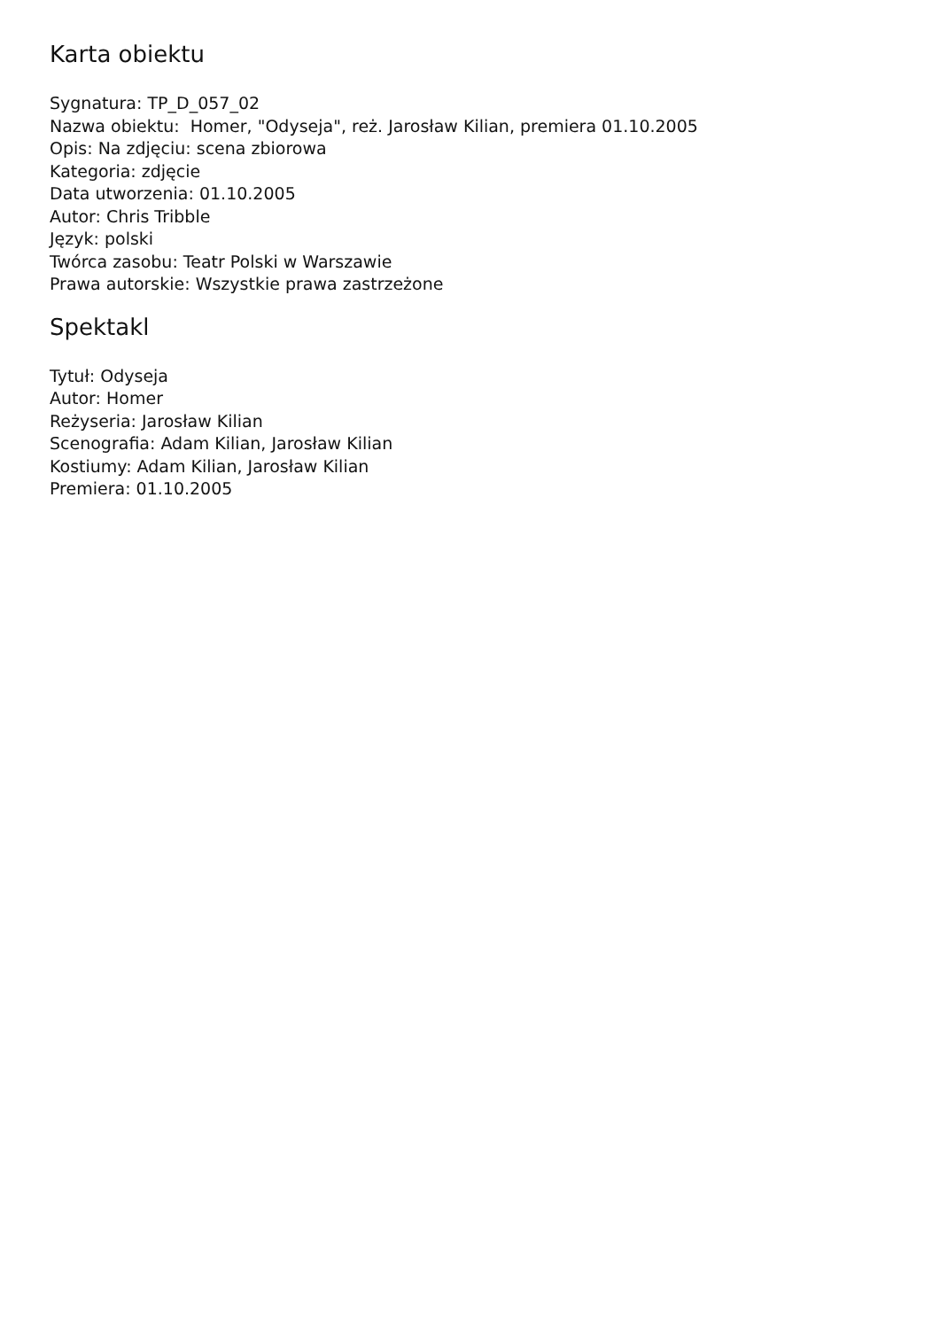Karta obiektu
Sygnatura: TP_D_057_02
Nazwa obiektu: Homer, "Odyseja", reż. Jarosław Kilian, premiera 01.10.2005
Opis: Na zdjęciu: scena zbiorowa
Kategoria: zdjęcie
Data utworzenia: 01.10.2005
Autor: Chris Tribble
Język: polski
Twórca zasobu: Teatr Polski w Warszawie
Prawa autorskie: Wszystkie prawa zastrzeżone
Spektakl
Tytuł: Odyseja
Autor: Homer
Reżyseria: Jarosław Kilian
Scenografia: Adam Kilian, Jarosław Kilian
Kostiumy: Adam Kilian, Jarosław Kilian
Premiera: 01.10.2005